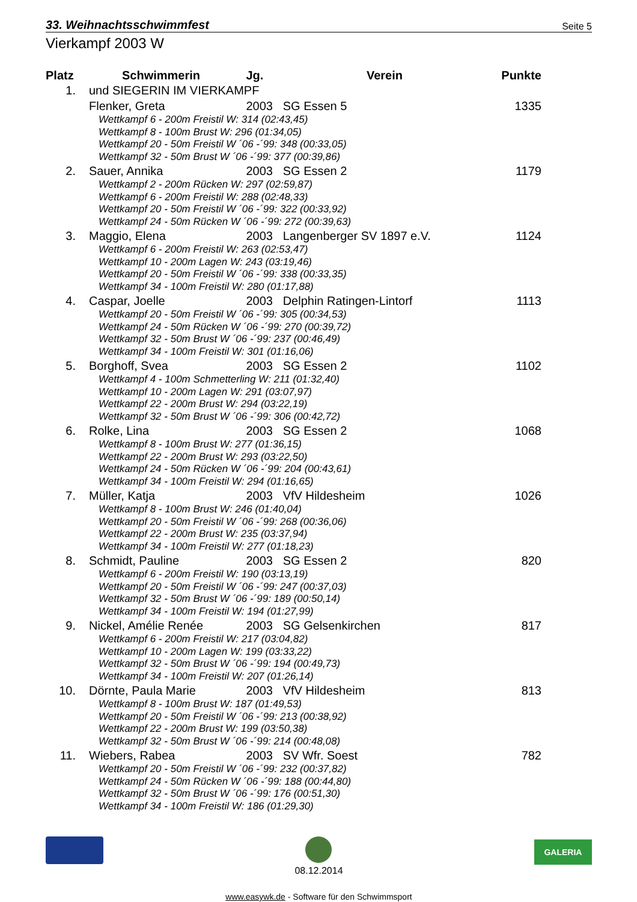33. Weihnachtsschwimmfest Seite 5
Vierkampf 2003 W
| Platz | Schwimmerin | Jg. | Verein | Punkte |
| --- | --- | --- | --- | --- |
| 1. | und SIEGERIN IM VIERKAMPF | | | |
| | Flenker, Greta | 2003 | SG Essen 5 | 1335 |
| | Wettkampf 6 - 200m Freistil W: 314 (02:43,45) Wettkampf 8 - 100m Brust W: 296 (01:34,05) Wettkampf 20 - 50m Freistil W ´06 -´99: 348 (00:33,05) Wettkampf 32 - 50m Brust W ´06 -´99: 377 (00:39,86) | | | |
| 2. | Sauer, Annika | 2003 | SG Essen 2 | 1179 |
| | Wettkampf 2 - 200m Rücken W: 297 (02:59,87) Wettkampf 6 - 200m Freistil W: 288 (02:48,33) Wettkampf 20 - 50m Freistil W ´06 -´99: 322 (00:33,92) Wettkampf 24 - 50m Rücken W ´06 -´99: 272 (00:39,63) | | | |
| 3. | Maggio, Elena | 2003 | Langenberger SV 1897 e.V. | 1124 |
| | Wettkampf 6 - 200m Freistil W: 263 (02:53,47) Wettkampf 10 - 200m Lagen W: 243 (03:19,46) Wettkampf 20 - 50m Freistil W ´06 -´99: 338 (00:33,35) Wettkampf 34 - 100m Freistil W: 280 (01:17,88) | | | |
| 4. | Caspar, Joelle | 2003 | Delphin Ratingen-Lintorf | 1113 |
| | Wettkampf 20 - 50m Freistil W ´06 -´99: 305 (00:34,53) Wettkampf 24 - 50m Rücken W ´06 -´99: 270 (00:39,72) Wettkampf 32 - 50m Brust W ´06 -´99: 237 (00:46,49) Wettkampf 34 - 100m Freistil W: 301 (01:16,06) | | | |
| 5. | Borghoff, Svea | 2003 | SG Essen 2 | 1102 |
| | Wettkampf 4 - 100m Schmetterling W: 211 (01:32,40) Wettkampf 10 - 200m Lagen W: 291 (03:07,97) Wettkampf 22 - 200m Brust W: 294 (03:22,19) Wettkampf 32 - 50m Brust W ´06 -´99: 306 (00:42,72) | | | |
| 6. | Rolke, Lina | 2003 | SG Essen 2 | 1068 |
| | Wettkampf 8 - 100m Brust W: 277 (01:36,15) Wettkampf 22 - 200m Brust W: 293 (03:22,50) Wettkampf 24 - 50m Rücken W ´06 -´99: 204 (00:43,61) Wettkampf 34 - 100m Freistil W: 294 (01:16,65) | | | |
| 7. | Müller, Katja | 2003 | VfV Hildesheim | 1026 |
| | Wettkampf 8 - 100m Brust W: 246 (01:40,04) Wettkampf 20 - 50m Freistil W ´06 -´99: 268 (00:36,06) Wettkampf 22 - 200m Brust W: 235 (03:37,94) Wettkampf 34 - 100m Freistil W: 277 (01:18,23) | | | |
| 8. | Schmidt, Pauline | 2003 | SG Essen 2 | 820 |
| | Wettkampf 6 - 200m Freistil W: 190 (03:13,19) Wettkampf 20 - 50m Freistil W ´06 -´99: 247 (00:37,03) Wettkampf 32 - 50m Brust W ´06 -´99: 189 (00:50,14) Wettkampf 34 - 100m Freistil W: 194 (01:27,99) | | | |
| 9. | Nickel, Amélie Renée | 2003 | SG Gelsenkirchen | 817 |
| | Wettkampf 6 - 200m Freistil W: 217 (03:04,82) Wettkampf 10 - 200m Lagen W: 199 (03:33,22) Wettkampf 32 - 50m Brust W ´06 -´99: 194 (00:49,73) Wettkampf 34 - 100m Freistil W: 207 (01:26,14) | | | |
| 10. | Dörnte, Paula Marie | 2003 | VfV Hildesheim | 813 |
| | Wettkampf 8 - 100m Brust W: 187 (01:49,53) Wettkampf 20 - 50m Freistil W ´06 -´99: 213 (00:38,92) Wettkampf 22 - 200m Brust W: 199 (03:50,38) Wettkampf 32 - 50m Brust W ´06 -´99: 214 (00:48,08) | | | |
| 11. | Wiebers, Rabea | 2003 | SV Wfr. Soest | 782 |
| | Wettkampf 20 - 50m Freistil W ´06 -´99: 232 (00:37,82) Wettkampf 24 - 50m Rücken W ´06 -´99: 188 (00:44,80) Wettkampf 32 - 50m Brust W ´06 -´99: 176 (00:51,30) Wettkampf 34 - 100m Freistil W: 186 (01:29,30) | | | |
08.12.2014
GALERIA
www.easywk.de - Software für den Schwimmsport